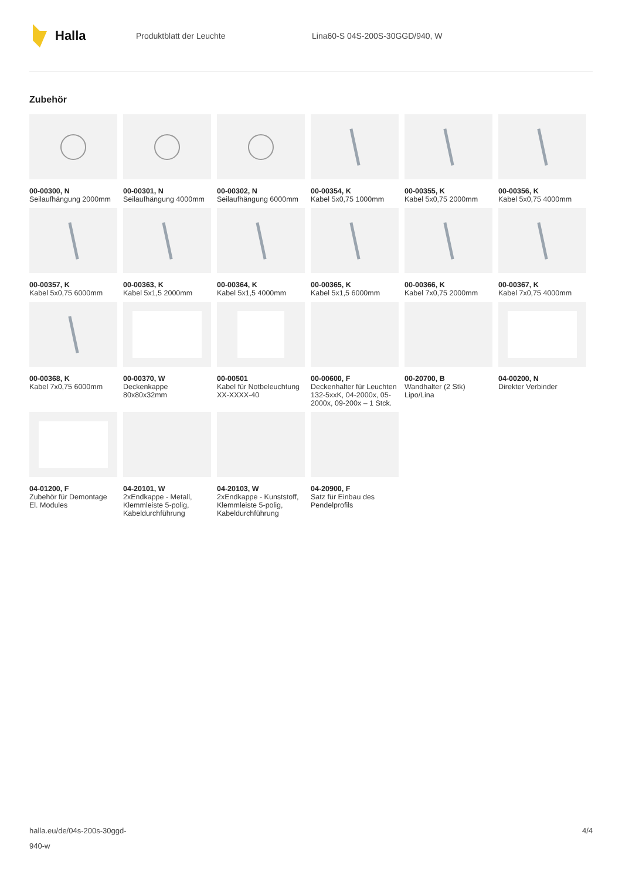Halla
Produktblatt der Leuchte Lina60-S 04S-200S-30GGD/940, W
Zubehör
00-00300, N
Seilaufhängung 2000mm
00-00301, N
Seilaufhängung 4000mm
00-00302, N
Seilaufhängung 6000mm
00-00354, K
Kabel 5x0,75 1000mm
00-00355, K
Kabel 5x0,75 2000mm
00-00356, K
Kabel 5x0,75 4000mm
00-00357, K
Kabel 5x0,75 6000mm
00-00363, K
Kabel 5x1,5 2000mm
00-00364, K
Kabel 5x1,5 4000mm
00-00365, K
Kabel 5x1,5 6000mm
00-00366, K
Kabel 7x0,75 2000mm
00-00367, K
Kabel 7x0,75 4000mm
00-00368, K
Kabel 7x0,75 6000mm
00-00370, W
Deckenkappe 80x80x32mm
00-00501
Kabel für Notbeleuchtung XX-XXXX-40
00-00600, F
Deckenhalter für Leuchten 132-5xxK, 04-2000x, 05-2000x, 09-200x – 1 Stck.
00-20700, B
Wandhalter (2 Stk) Lipo/Lina
04-00200, N
Direkter Verbinder
04-01200, F
Zubehör für Demontage El. Modules
04-20101, W
2xEndkappe - Metall, Klemmleiste 5-polig, Kabeldurchführung
04-20103, W
2xEndkappe - Kunststoff, Klemmleiste 5-polig, Kabeldurchführung
04-20900, F
Satz für Einbau des Pendelprofils
halla.eu/de/04s-200s-30ggd-
940-w
4/4